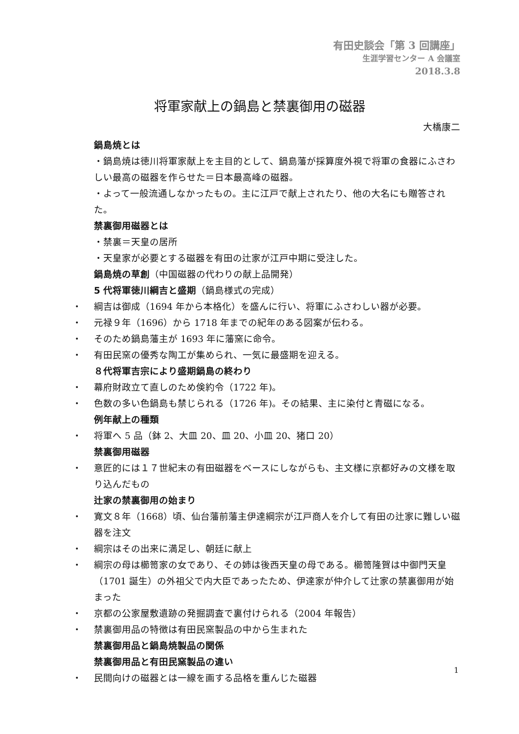有田史談会「第 3 回講座」
生涯学習センター A 会議室
2018.3.8
将軍家献上の鍋島と禁裏御用の磁器
大橋康二
鍋島焼とは
・鍋島焼は徳川将軍家献上を主目的として、鍋島藩が採算度外視で将軍の食器にふさわしい最高の磁器を作らせた＝日本最高峰の磁器。
・よって一般流通しなかったもの。主に江戸で献上されたり、他の大名にも贈答された。
禁裏御用磁器とは
・禁裏＝天皇の居所
・天皇家が必要とする磁器を有田の辻家が江戸中期に受注した。
鍋島焼の草創（中国磁器の代わりの献上品開発）
5 代将軍徳川綱吉と盛期（鍋島様式の完成）
・ 綱吉は御成（1694 年から本格化）を盛んに行い、将軍にふさわしい器が必要。
・ 元禄９年（1696）から 1718 年までの紀年のある図案が伝わる。
・ そのため鍋島藩主が 1693 年に藩窯に命令。
・ 有田民窯の優秀な陶工が集められ、一気に最盛期を迎える。
８代将軍吉宗により盛期鍋島の終わり
・ 幕府財政立て直しのため倹約令（1722 年)。
・ 色数の多い色鍋島も禁じられる（1726 年)。その結果、主に染付と青磁になる。
例年献上の種類
・ 将軍へ 5 品（鉢 2、大皿 20、皿 20、小皿 20、猪口 20）
禁裏御用磁器
・ 意匠的には１７世紀末の有田磁器をベースにしながらも、主文様に京都好みの文様を取り込んだもの
辻家の禁裏御用の始まり
・ 寛文８年（1668）頃、仙台藩前藩主伊達綱宗が江戸商人を介して有田の辻家に難しい磁器を注文
・ 綱宗はその出来に満足し、朝廷に献上
・ 綱宗の母は櫛笥家の女であり、その姉は後西天皇の母である。櫛笥隆賀は中御門天皇（1701 誕生）の外祖父で内大臣であったため、伊達家が仲介して辻家の禁裏御用が始まった
・ 京都の公家屋敷遺跡の発掘調査で裏付けられる（2004 年報告）
・ 禁裏御用品の特徴は有田民窯製品の中から生まれた
禁裏御用品と鍋島焼製品の関係
禁裏御用品と有田民窯製品の違い
・ 民間向けの磁器とは一線を画する品格を重んじた磁器
1